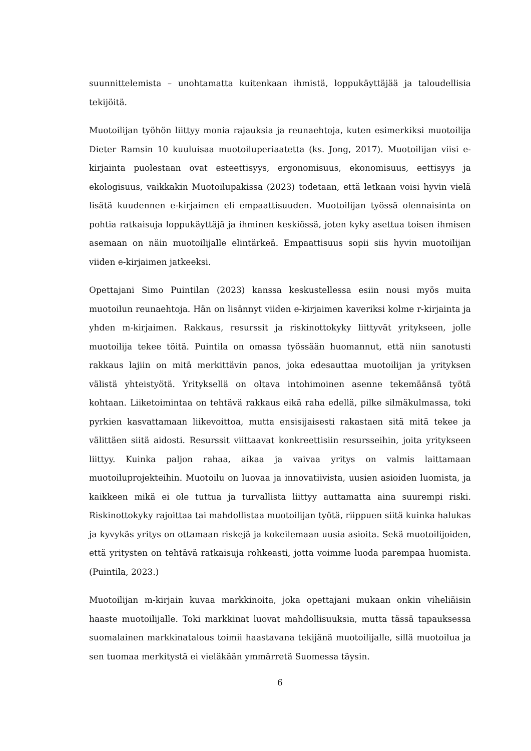suunnittelemista – unohtamatta kuitenkaan ihmistä, loppukäyttäjää ja taloudellisia tekijöitä.
Muotoilijan työhön liittyy monia rajauksia ja reunaehtoja, kuten esimerkiksi muotoilija Dieter Ramsin 10 kuuluisaa muotoiluperiaatetta (ks. Jong, 2017). Muotoilijan viisi e-kirjainta puolestaan ovat esteettisyys, ergonomisuus, ekonomisuus, eettisyys ja ekologisuus, vaikkakin Muotoilupakissa (2023) todetaan, että letkaan voisi hyvin vielä lisätä kuudennen e-kirjaimen eli empaattisuuden. Muotoilijan työssä olennaisinta on pohtia ratkaisuja loppukäyttäjä ja ihminen keskiössä, joten kyky asettua toisen ihmisen asemaan on näin muotoilijalle elintärkeä. Empaattisuus sopii siis hyvin muotoilijan viiden e-kirjaimen jatkeeksi.
Opettajani Simo Puintilan (2023) kanssa keskustellessa esiin nousi myös muita muotoilun reunaehtoja. Hän on lisännyt viiden e-kirjaimen kaveriksi kolme r-kirjainta ja yhden m-kirjaimen. Rakkaus, resurssit ja riskinottokyky liittyvät yritykseen, jolle muotoilija tekee töitä. Puintila on omassa työssään huomannut, että niin sanotusti rakkaus lajiin on mitä merkittävin panos, joka edesauttaa muotoilijan ja yrityksen välistä yhteistyötä. Yrityksellä on oltava intohimoinen asenne tekemäänsä työtä kohtaan. Liiketoimintaa on tehtävä rakkaus eikä raha edellä, pilke silmäkulmassa, toki pyrkien kasvattamaan liikevoittoa, mutta ensisijaisesti rakastaen sitä mitä tekee ja välittäen siitä aidosti. Resurssit viittaavat konkreettisiin resursseihin, joita yritykseen liittyy. Kuinka paljon rahaa, aikaa ja vaivaa yritys on valmis laittamaan muotoiluprojekteihin. Muotoilu on luovaa ja innovatiivista, uusien asioiden luomista, ja kaikkeen mikä ei ole tuttua ja turvallista liittyy auttamatta aina suurempi riski. Riskinottokyky rajoittaa tai mahdollistaa muotoilijan työtä, riippuen siitä kuinka halukas ja kyvykäs yritys on ottamaan riskejä ja kokeilemaan uusia asioita. Sekä muotoilijoiden, että yritysten on tehtävä ratkaisuja rohkeasti, jotta voimme luoda parempaa huomista. (Puintila, 2023.)
Muotoilijan m-kirjain kuvaa markkinoita, joka opettajani mukaan onkin viheliäisin haaste muotoilijalle. Toki markkinat luovat mahdollisuuksia, mutta tässä tapauksessa suomalainen markkinatalous toimii haastavana tekijänä muotoilijalle, sillä muotoilua ja sen tuomaa merkitystä ei vieläkään ymmärretä Suomessa täysin.
6